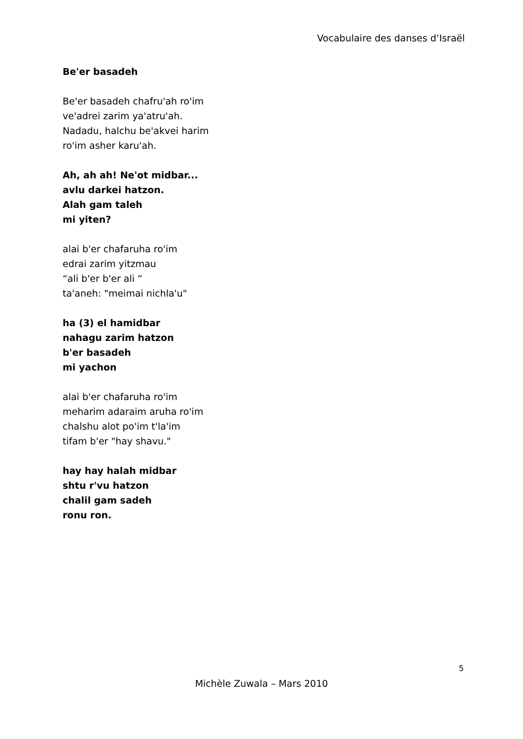Vocabulaire des danses d’Israël
Be'er basadeh
Be'er basadeh chafru'ah ro'im
ve'adrei zarim ya'atru'ah.
Nadadu, halchu be'akvei harim
ro'im asher karu'ah.
Ah, ah ah! Ne'ot midbar...
avlu darkei hatzon.
Alah gam taleh
mi yiten?
alai b'er chafaruha ro'im
edrai zarim yitzmau
“ali b'er b'er ali “
ta'aneh: "meimai nichla'u"
ha (3) el hamidbar
nahagu zarim hatzon
b'er basadeh
mi yachon
alai b'er chafaruha ro'im
meharim adaraim aruha ro'im
chalshu alot po'im t'la'im
tifam b'er "hay shavu."
hay hay halah midbar
shtu r'vu hatzon
chalil gam sadeh
ronu ron.
5
Michèle Zuwala – Mars 2010